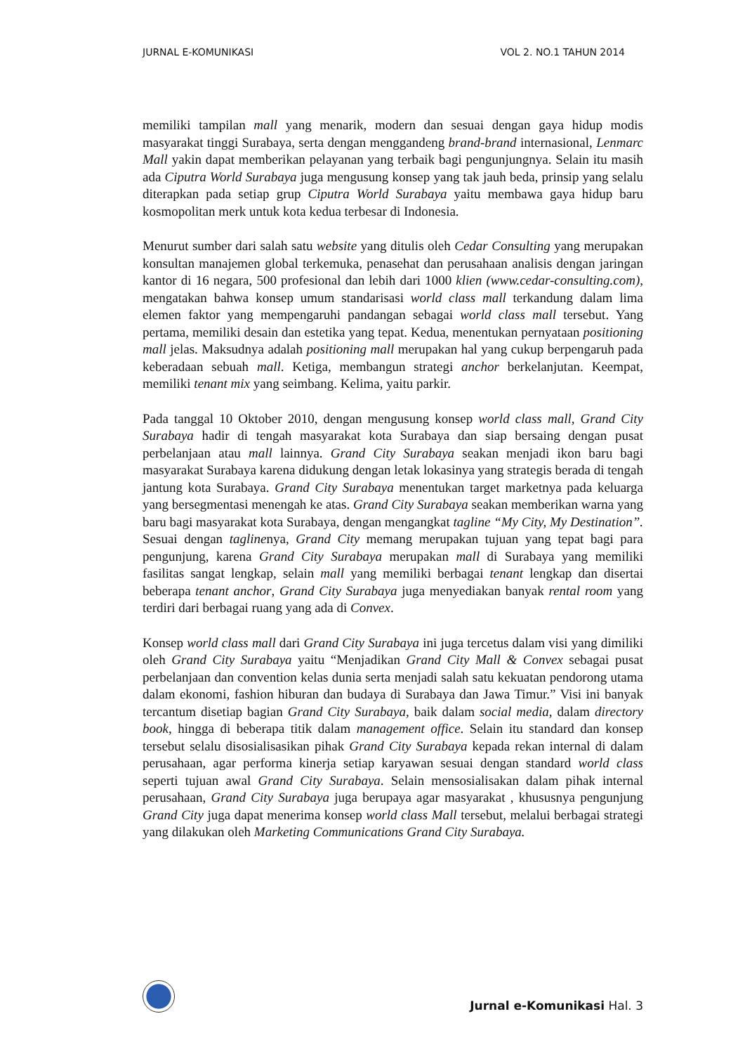JURNAL E-KOMUNIKASI VOL 2. NO.1 TAHUN 2014
memiliki tampilan mall yang menarik, modern dan sesuai dengan gaya hidup modis masyarakat tinggi Surabaya, serta dengan menggandeng brand-brand internasional, Lenmarc Mall yakin dapat memberikan pelayanan yang terbaik bagi pengunjungnya. Selain itu masih ada Ciputra World Surabaya juga mengusung konsep yang tak jauh beda, prinsip yang selalu diterapkan pada setiap grup Ciputra World Surabaya yaitu membawa gaya hidup baru kosmopolitan merk untuk kota kedua terbesar di Indonesia.
Menurut sumber dari salah satu website yang ditulis oleh Cedar Consulting yang merupakan konsultan manajemen global terkemuka, penasehat dan perusahaan analisis dengan jaringan kantor di 16 negara, 500 profesional dan lebih dari 1000 klien (www.cedar-consulting.com), mengatakan bahwa konsep umum standarisasi world class mall terkandung dalam lima elemen faktor yang mempengaruhi pandangan sebagai world class mall tersebut. Yang pertama, memiliki desain dan estetika yang tepat. Kedua, menentukan pernyataan positioning mall jelas. Maksudnya adalah positioning mall merupakan hal yang cukup berpengaruh pada keberadaan sebuah mall. Ketiga, membangun strategi anchor berkelanjutan. Keempat, memiliki tenant mix yang seimbang. Kelima, yaitu parkir.
Pada tanggal 10 Oktober 2010, dengan mengusung konsep world class mall, Grand City Surabaya hadir di tengah masyarakat kota Surabaya dan siap bersaing dengan pusat perbelanjaan atau mall lainnya. Grand City Surabaya seakan menjadi ikon baru bagi masyarakat Surabaya karena didukung dengan letak lokasinya yang strategis berada di tengah jantung kota Surabaya. Grand City Surabaya menentukan target marketnya pada keluarga yang bersegmentasi menengah ke atas. Grand City Surabaya seakan memberikan warna yang baru bagi masyarakat kota Surabaya, dengan mengangkat tagline “My City, My Destination”. Sesuai dengan taglinenya, Grand City memang merupakan tujuan yang tepat bagi para pengunjung, karena Grand City Surabaya merupakan mall di Surabaya yang memiliki fasilitas sangat lengkap, selain mall yang memiliki berbagai tenant lengkap dan disertai beberapa tenant anchor, Grand City Surabaya juga menyediakan banyak rental room yang terdiri dari berbagai ruang yang ada di Convex.
Konsep world class mall dari Grand City Surabaya ini juga tercetus dalam visi yang dimiliki oleh Grand City Surabaya yaitu “Menjadikan Grand City Mall & Convex sebagai pusat perbelanjaan dan convention kelas dunia serta menjadi salah satu kekuatan pendorong utama dalam ekonomi, fashion hiburan dan budaya di Surabaya dan Jawa Timur.” Visi ini banyak tercantum disetiap bagian Grand City Surabaya, baik dalam social media, dalam directory book, hingga di beberapa titik dalam management office. Selain itu standard dan konsep tersebut selalu disosialisasikan pihak Grand City Surabaya kepada rekan internal di dalam perusahaan, agar performa kinerja setiap karyawan sesuai dengan standard world class seperti tujuan awal Grand City Surabaya. Selain mensosialisakan dalam pihak internal perusahaan, Grand City Surabaya juga berupaya agar masyarakat , khususnya pengunjung Grand City juga dapat menerima konsep world class Mall tersebut, melalui berbagai strategi yang dilakukan oleh Marketing Communications Grand City Surabaya.
Jurnal e-Komunikasi Hal. 3